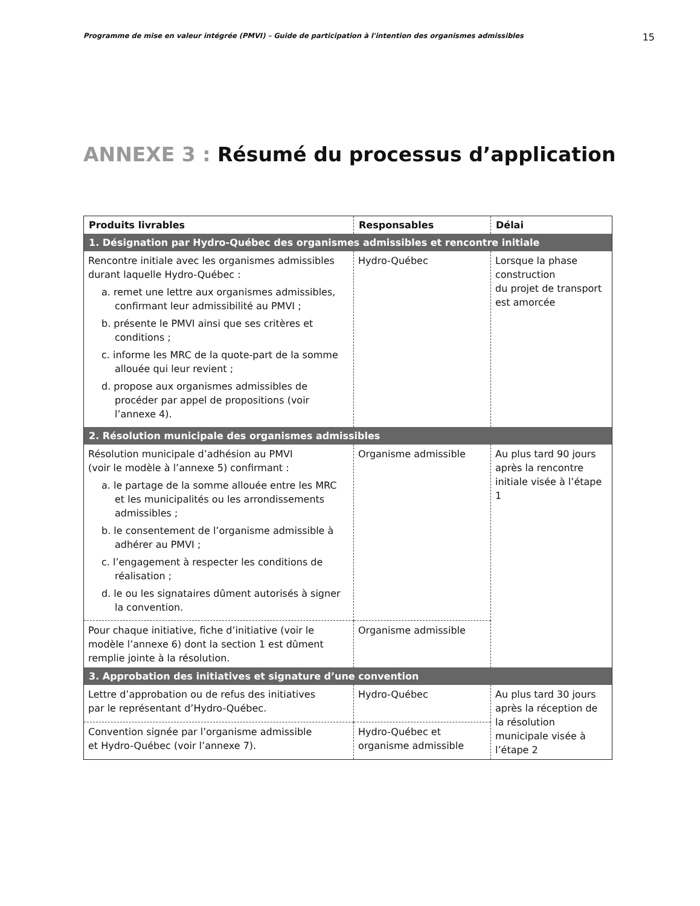Programme de mise en valeur intégrée (PMVI) – Guide de participation à l'intention des organismes admissibles 15
ANNEXE 3 : Résumé du processus d’application
| Produits livrables | Responsables | Délai |
| --- | --- | --- |
| 1. Désignation par Hydro-Québec des organismes admissibles et rencontre initiale | | |
| Rencontre initiale avec les organismes admissibles durant laquelle Hydro-Québec : a. remet une lettre aux organismes admissibles, confirmant leur admissibilité au PMVI ; b. présente le PMVI ainsi que ses critères et conditions ; c. informe les MRC de la quote-part de la somme allouée qui leur revient ; d. propose aux organismes admissibles de procéder par appel de propositions (voir l’annexe 4). | Hydro-Québec | Lorsque la phase construction du projet de transport est amorcée |
| 2. Résolution municipale des organismes admissibles | | |
| Résolution municipale d’adhésion au PMVI (voir le modèle à l’annexe 5) confirmant : a. le partage de la somme allouée entre les MRC et les municipalités ou les arrondissements admissibles ; b. le consentement de l’organisme admissible à adhérer au PMVI ; c. l’engagement à respecter les conditions de réalisation ; d. le ou les signataires dûment autorisés à signer la convention. | Organisme admissible | Au plus tard 90 jours après la rencontre initiale visée à l’étape 1 |
| Pour chaque initiative, fiche d’initiative (voir le modèle l’annexe 6) dont la section 1 est dûment remplie jointe à la résolution. | Organisme admissible | |
| 3. Approbation des initiatives et signature d’une convention | | |
| Lettre d’approbation ou de refus des initiatives par le représentant d’Hydro-Québec. | Hydro-Québec | Au plus tard 30 jours après la réception de la résolution municipale visée à l’étape 2 |
| Convention signée par l’organisme admissible et Hydro-Québec (voir l’annexe 7). | Hydro-Québec et organisme admissible | |